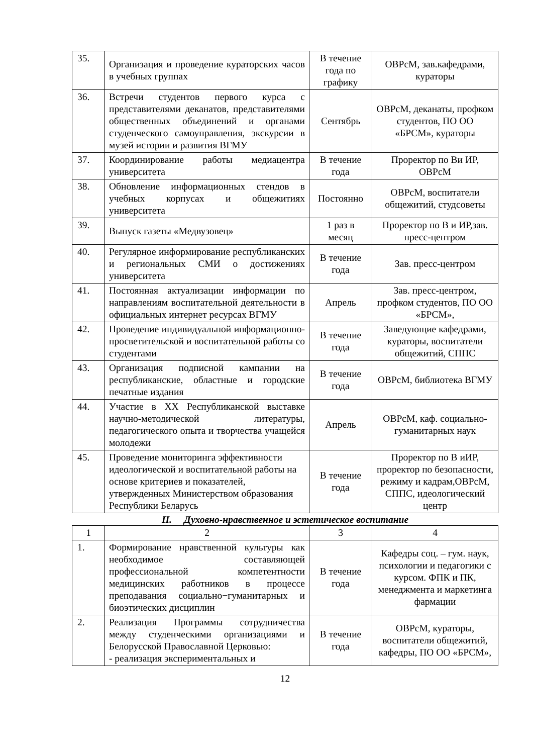| 35. | Организация и проведение кураторских часов в учебных группах | В течение года по графику | ОВРсМ, зав.кафедрами, кураторы |
| 36. | Встречи студентов первого курса с представителями деканатов, представителями общественных объединений и органами студенческого самоуправления, экскурсии в музей истории и развития ВГМУ | Сентябрь | ОВРсМ, деканаты, профком студентов, ПО ОО «БРСМ», кураторы |
| 37. | Координирование работы медиацентра университета | В течение года | Проректор по Ви ИР, ОВРсМ |
| 38. | Обновление информационных стендов в учебных корпусах и общежитиях университета | Постоянно | ОВРсМ, воспитатели общежитий, студсоветы |
| 39. | Выпуск газеты «Медвузовец» | 1 раз в месяц | Проректор по В и ИР,зав. пресс-центром |
| 40. | Регулярное информирование республиканских и региональных СМИ о достижениях университета | В течение года | Зав. пресс-центром |
| 41. | Постоянная актуализации информации по направлениям воспитательной деятельности в официальных интернет ресурсах ВГМУ | Апрель | Зав. пресс-центром, профком студентов, ПО ОО «БРСМ», |
| 42. | Проведение индивидуальной информационно-просветительской и воспитательной работы со студентами | В течение года | Заведующие кафедрами, кураторы, воспитатели общежитий, СППС |
| 43. | Организация подписной кампании на республиканские, областные и городские печатные издания | В течение года | ОВРсМ, библиотека ВГМУ |
| 44. | Участие в XX Республиканской выставке научно-методической литературы, педагогического опыта и творчества учащейся молодежи | Апрель | ОВРсМ, каф. социально-гуманитарных наук |
| 45. | Проведение мониторинга эффективности идеологической и воспитательной работы на основе критериев и показателей, утвержденных Министерством образования Республики Беларусь | В течение года | Проректор по В иИР, проректор по безопасности, режиму и кадрам,ОВРсМ, СППС, идеологический центр |
II. Духовно-нравственное и эстетическое воспитание
| 1 | 2 | 3 | 4 |
| 1. | Формирование нравственной культуры как необходимое составляющей профессиональной компетентности медицинских работников в процессе преподавания социально−гуманитарных и биоэтических дисциплин | В течение года | Кафедры соц. – гум. наук, психологии и педагогики с курсом. ФПК и ПК, менеджмента и маркетинга фармации |
| 2. | Реализация Программы сотрудничества между студенческими организациями и Белорусской Православной Церковью: - реализация экспериментальных и | В течение года | ОВРсМ, кураторы, воспитатели общежитий, кафедры, ПО ОО «БРСМ», |
12